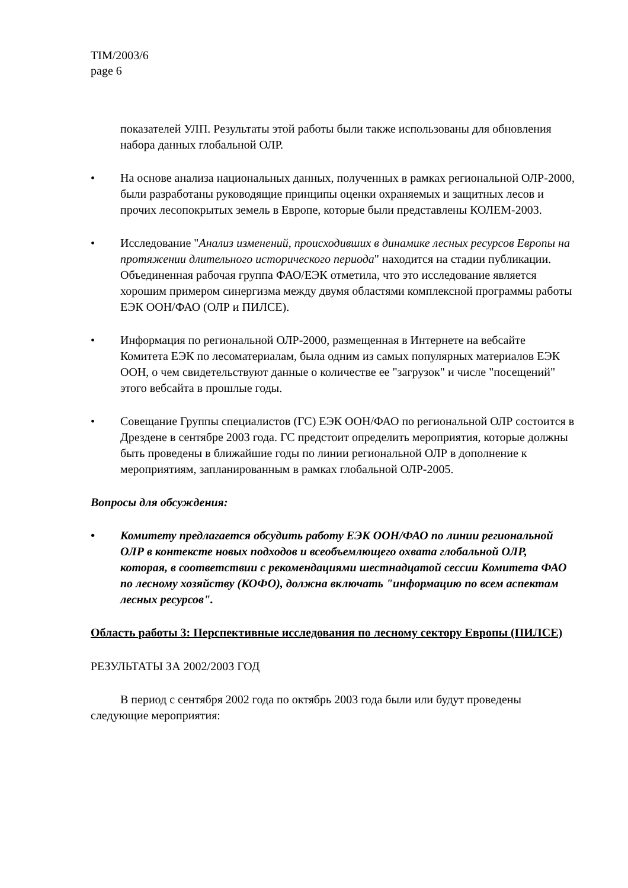TIM/2003/6
page 6
показателей УЛП. Результаты этой работы были также использованы для обновления набора данных глобальной ОЛР.
• На основе анализа национальных данных, полученных в рамках региональной ОЛР-2000, были разработаны руководящие принципы оценки охраняемых и защитных лесов и прочих лесопокрытых земель в Европе, которые были представлены КОЛЕМ-2003.
• Исследование "Анализ изменений, происходивших в динамике лесных ресурсов Европы на протяжении длительного исторического периода" находится на стадии публикации. Объединенная рабочая группа ФАО/ЕЭК отметила, что это исследование является хорошим примером синергизма между двумя областями комплексной программы работы ЕЭК ООН/ФАО (ОЛР и ПИЛСЕ).
• Информация по региональной ОЛР-2000, размещенная в Интернете на вебсайте Комитета ЕЭК по лесоматериалам, была одним из самых популярных материалов ЕЭК ООН, о чем свидетельствуют данные о количестве ее "загрузок" и числе "посещений" этого вебсайта в прошлые годы.
• Совещание Группы специалистов (ГС) ЕЭК ООН/ФАО по региональной ОЛР состоится в Дрездене в сентябре 2003 года. ГС предстоит определить мероприятия, которые должны быть проведены в ближайшие годы по линии региональной ОЛР в дополнение к мероприятиям, запланированным в рамках глобальной ОЛР-2005.
Вопросы для обсуждения:
• Комитету предлагается обсудить работу ЕЭК ООН/ФАО по линии региональной ОЛР в контексте новых подходов и всеобъемлющего охвата глобальной ОЛР, которая, в соответствии с рекомендациями шестнадцатой сессии Комитета ФАО по лесному хозяйству (КОФО), должна включать "информацию по всем аспектам лесных ресурсов".
Область работы 3: Перспективные исследования по лесному сектору Европы (ПИЛСЕ)
РЕЗУЛЬТАТЫ ЗА 2002/2003 ГОД
В период с сентября 2002 года по октябрь 2003 года были или будут проведены следующие мероприятия: